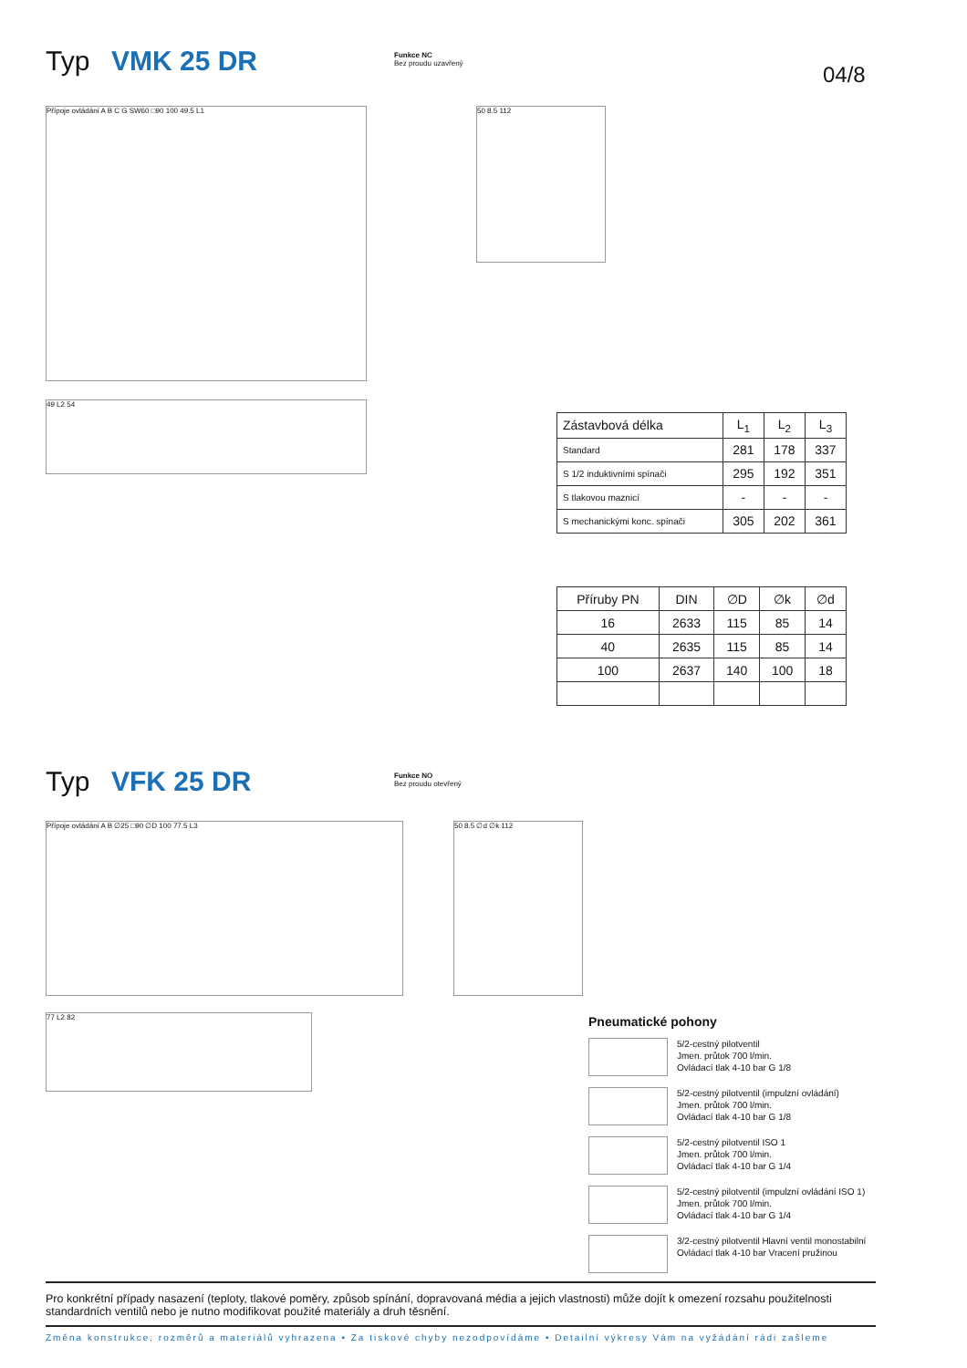Typ VMK 25 DR
Funkce NC
Bez proudu uzavřený
04/8
Přípoje ovládání A B C G SW60 □90 100 49.5 L1
50 8.5 112
49 L2 54
| Zástavbová délka | L<sub>1</sub> | L<sub>2</sub> | L<sub>3</sub> |
| --- | --- | --- | --- |
| Standard | 281 | 178 | 337 |
| S 1/2 induktivními spínači | 295 | 192 | 351 |
| S tlakovou maznicí | - | - | - |
| S mechanickými konc. spínači | 305 | 202 | 361 |
| Příruby PN | DIN | ∅D | ∅k | ∅d |
| --- | --- | --- | --- | --- |
| 16 | 2633 | 115 | 85 | 14 |
| 40 | 2635 | 115 | 85 | 14 |
| 100 | 2637 | 140 | 100 | 18 |
Typ VFK 25 DR
Funkce NO
Bez proudu otevřený
Přípoje ovládání A B ∅25 □90 ∅D 100 77.5 L3 50 8.5 ∅d ∅k 112
77 L2 82
Pneumatické pohony
5/2-cestný pilotventil
Jmen. průtok 700 l/min.
Ovládací tlak 4-10 bar G 1/8
5/2-cestný pilotventil (impulzní ovládání)
Jmen. průtok 700 l/min.
Ovládací tlak 4-10 bar G 1/8
5/2-cestný pilotventil ISO 1
Jmen. průtok 700 l/min.
Ovládací tlak 4-10 bar G 1/4
5/2-cestný pilotventil (impulzní ovládání ISO 1)
Jmen. průtok 700 l/min.
Ovládací tlak 4-10 bar G 1/4
3/2-cestný pilotventil Hlavní ventil monostabilní
Ovládací tlak 4-10 bar Vracení pružinou
Pro konkrétní případy nasazení (teploty, tlakové poměry, způsob spínání, dopravovaná média a jejich vlastnosti) může dojít k omezení rozsahu použitelnosti standardních ventilů nebo je nutno modifikovat použité materiály a druh těsnění.
Změna konstrukce, rozměrů a materiálů vyhrazena • Za tiskové chyby nezodpovídáme • Detailní výkresy Vám na vyžádání rádi zašleme